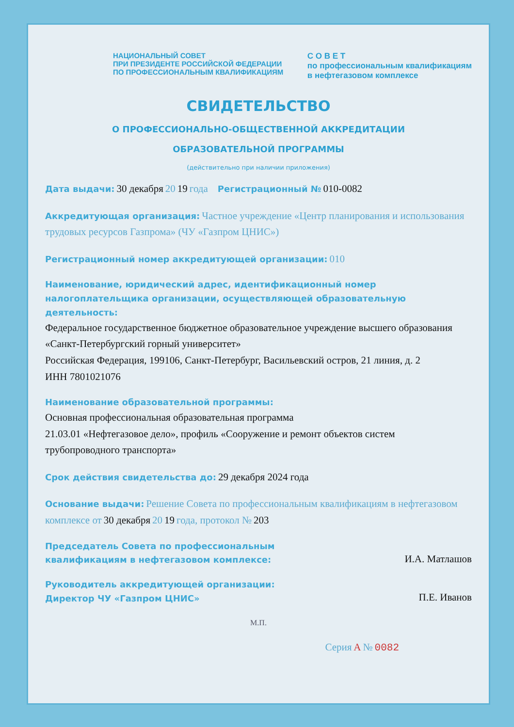НАЦИОНАЛЬНЫЙ СОВЕТ
ПРИ ПРЕЗИДЕНТЕ РОССИЙСКОЙ ФЕДЕРАЦИИ
ПО ПРОФЕССИОНАЛЬНЫМ КВАЛИФИКАЦИЯМ
С О В Е Т
по профессиональным квалификациям
в нефтегазовом комплексе
СВИДЕТЕЛЬСТВО
О ПРОФЕССИОНАЛЬНО-ОБЩЕСТВЕННОЙ АККРЕДИТАЦИИ
ОБРАЗОВАТЕЛЬНОЙ ПРОГРАММЫ
(действительно при наличии приложения)
Дата выдачи: 30 декабря 20 19 года Регистрационный № 010-0082
Аккредитующая организация: Частное учреждение «Центр планирования и использования трудовых ресурсов Газпрома» (ЧУ «Газпром ЦНИС»)
Регистрационный номер аккредитующей организации: 010
Наименование, юридический адрес, идентификационный номер налогоплательщика организации, осуществляющей образовательную деятельность:
Федеральное государственное бюджетное образовательное учреждение высшего образования «Санкт-Петербургский горный университет»
Российская Федерация, 199106, Санкт-Петербург, Васильевский остров, 21 линия, д. 2
ИНН 7801021076
Наименование образовательной программы:
Основная профессиональная образовательная программа
21.03.01 «Нефтегазовое дело», профиль «Сооружение и ремонт объектов систем трубопроводного транспорта»
Срок действия свидетельства до: 29 декабря 2024 года
Основание выдачи: Решение Совета по профессиональным квалификациям в нефтегазовом комплексе от 30 декабря 20 19 года, протокол № 203
Председатель Совета по профессиональным
квалификациям в нефтегазовом комплексе: И.А. Матлашов
Руководитель аккредитующей организации:
Директор ЧУ «Газпром ЦНИС» П.Е. Иванов
М.П.
Серия А № 0082